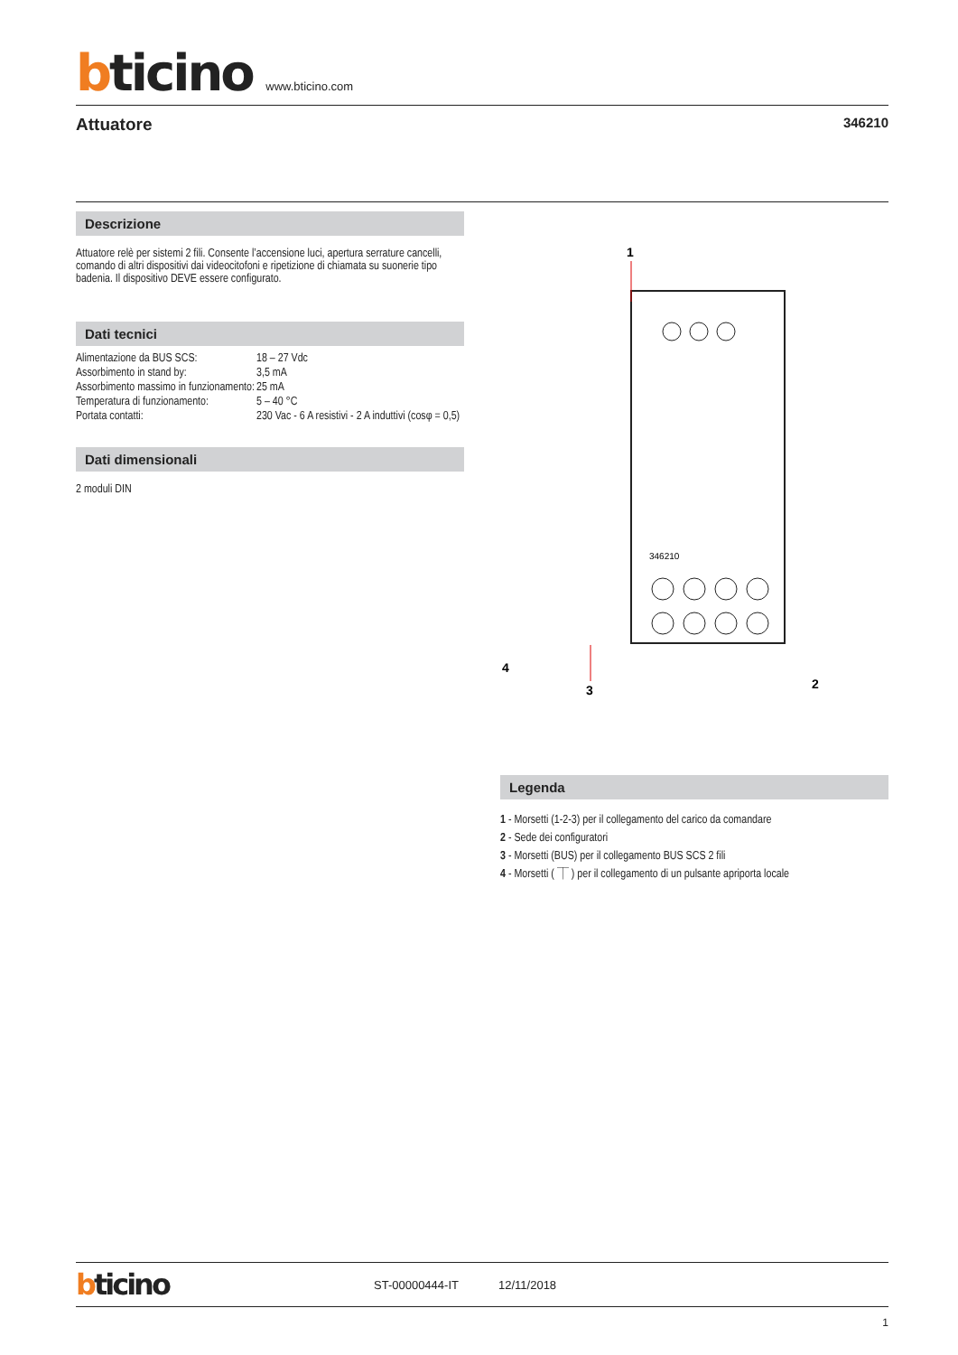bticino www.bticino.com
Attuatore 346210
Descrizione
Attuatore relè per sistemi 2 fili. Consente l’accensione luci, apertura serrature cancelli, comando di altri dispositivi dai videocitofoni e ripetizione di chiamata su suonerie tipo badenia. Il dispositivo DEVE essere configurato.
Dati tecnici
| Alimentazione da BUS SCS: | 18 – 27 Vdc |
| Assorbimento in stand by: | 3,5 mA |
| Assorbimento massimo in funzionamento: | 25 mA |
| Temperatura di funzionamento: | 5 – 40 °C |
| Portata contatti: | 230 Vac - 6 A resistivi - 2 A induttivi (cosφ = 0,5) |
Dati dimensionali
2 moduli DIN
1
346210
3
.
4
2
Legenda
1 - Morsetti (1-2-3) per il collegamento del carico da comandare
2 - Sede dei configuratori
3 - Morsetti (BUS) per il collegamento BUS SCS 2 fili
4 - Morsetti ( ⏉ ) per il collegamento di un pulsante apriporta locale
bticino ST-00000444-IT 12/11/2018
1